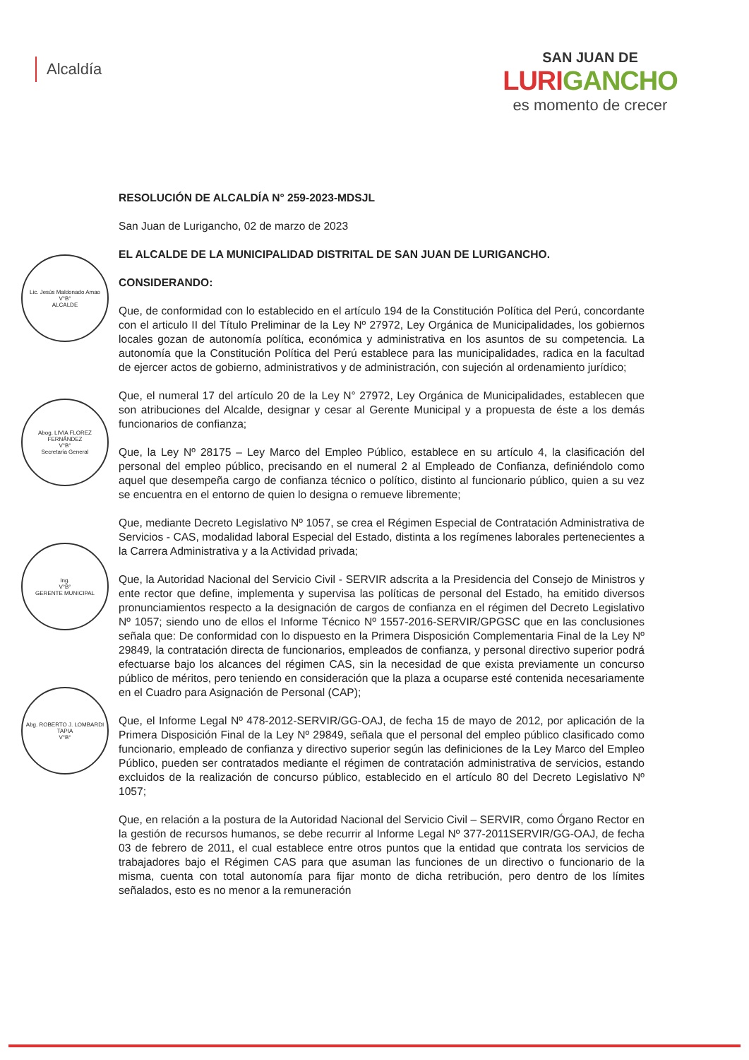Alcaldía
SAN JUAN DE
LURIGANCHO
es momento de crecer
Lic. Jesús Maldonado Amao
V°B°
ALCALDE
Abog. LIVIA FLOREZ FERNÁNDEZ
V°B°
Secretaria General
Ing.
V°B°
GERENTE MUNICIPAL
Abg. ROBERTO J. LOMBARDI TAPIA
V°B°
RESOLUCIÓN DE ALCALDÍA N° 259-2023-MDSJL
San Juan de Lurigancho, 02 de marzo de 2023
EL ALCALDE DE LA MUNICIPALIDAD DISTRITAL DE SAN JUAN DE LURIGANCHO.
CONSIDERANDO:
Que, de conformidad con lo establecido en el artículo 194 de la Constitución Política del Perú, concordante con el articulo II del Título Preliminar de la Ley Nº 27972, Ley Orgánica de Municipalidades, los gobiernos locales gozan de autonomía política, económica y administrativa en los asuntos de su competencia. La autonomía que la Constitución Política del Perú establece para las municipalidades, radica en la facultad de ejercer actos de gobierno, administrativos y de administración, con sujeción al ordenamiento jurídico;
Que, el numeral 17 del artículo 20 de la Ley N° 27972, Ley Orgánica de Municipalidades, establecen que son atribuciones del Alcalde, designar y cesar al Gerente Municipal y a propuesta de éste a los demás funcionarios de confianza;
Que, la Ley Nº 28175 – Ley Marco del Empleo Público, establece en su artículo 4, la clasificación del personal del empleo público, precisando en el numeral 2 al Empleado de Confianza, definiéndolo como aquel que desempeña cargo de confianza técnico o político, distinto al funcionario público, quien a su vez se encuentra en el entorno de quien lo designa o remueve libremente;
Que, mediante Decreto Legislativo Nº 1057, se crea el Régimen Especial de Contratación Administrativa de Servicios - CAS, modalidad laboral Especial del Estado, distinta a los regímenes laborales pertenecientes a la Carrera Administrativa y a la Actividad privada;
Que, la Autoridad Nacional del Servicio Civil - SERVIR adscrita a la Presidencia del Consejo de Ministros y ente rector que define, implementa y supervisa las políticas de personal del Estado, ha emitido diversos pronunciamientos respecto a la designación de cargos de confianza en el régimen del Decreto Legislativo Nº 1057; siendo uno de ellos el Informe Técnico Nº 1557-2016-SERVIR/GPGSC que en las conclusiones señala que: De conformidad con lo dispuesto en la Primera Disposición Complementaria Final de la Ley Nº 29849, la contratación directa de funcionarios, empleados de confianza, y personal directivo superior podrá efectuarse bajo los alcances del régimen CAS, sin la necesidad de que exista previamente un concurso público de méritos, pero teniendo en consideración que la plaza a ocuparse esté contenida necesariamente en el Cuadro para Asignación de Personal (CAP);
Que, el Informe Legal Nº 478-2012-SERVIR/GG-OAJ, de fecha 15 de mayo de 2012, por aplicación de la Primera Disposición Final de la Ley Nº 29849, señala que el personal del empleo público clasificado como funcionario, empleado de confianza y directivo superior según las definiciones de la Ley Marco del Empleo Público, pueden ser contratados mediante el régimen de contratación administrativa de servicios, estando excluidos de la realización de concurso público, establecido en el artículo 80 del Decreto Legislativo Nº 1057;
Que, en relación a la postura de la Autoridad Nacional del Servicio Civil – SERVIR, como Órgano Rector en la gestión de recursos humanos, se debe recurrir al Informe Legal Nº 377-2011SERVIR/GG-OAJ, de fecha 03 de febrero de 2011, el cual establece entre otros puntos que la entidad que contrata los servicios de trabajadores bajo el Régimen CAS para que asuman las funciones de un directivo o funcionario de la misma, cuenta con total autonomía para fijar monto de dicha retribución, pero dentro de los límites señalados, esto es no menor a la remuneración